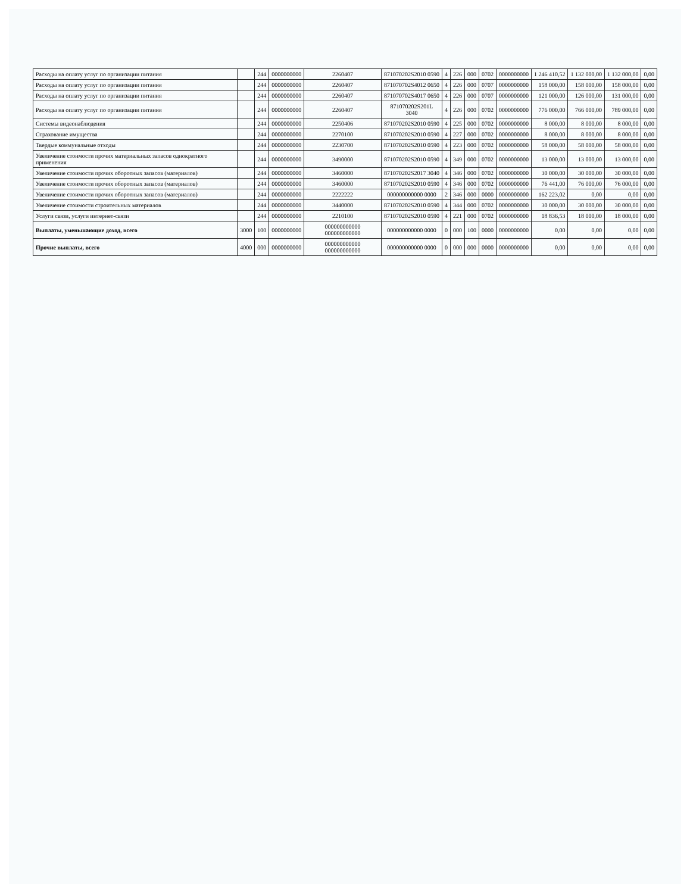| Расходы на оплату услуг по организации питания | | 244 | 0000000000 | 2260407 | 871070202S2010 0590 | 4 | 226 | 000 | 0702 | 0000000000 | 1 246 410,52 | 1 132 000,00 | 1 132 000,00 | 0,00 |
| Расходы на оплату услуг по организации питания | | 244 | 0000000000 | 2260407 | 871070702S4012 0650 | 4 | 226 | 000 | 0707 | 0000000000 | 158 000,00 | 158 000,00 | 158 000,00 | 0,00 |
| Расходы на оплату услуг по организации питания | | 244 | 0000000000 | 2260407 | 871070702S4017 0650 | 4 | 226 | 000 | 0707 | 0000000000 | 121 000,00 | 126 000,00 | 131 000,00 | 0,00 |
| Расходы на оплату услуг по организации питания | | 244 | 0000000000 | 2260407 | 871070202S201L 3040 | 4 | 226 | 000 | 0702 | 0000000000 | 776 000,00 | 766 000,00 | 789 000,00 | 0,00 |
| Системы видеонаблюдения | | 244 | 0000000000 | 2250406 | 871070202S2010 0590 | 4 | 225 | 000 | 0702 | 0000000000 | 8 000,00 | 8 000,00 | 8 000,00 | 0,00 |
| Страхование имущества | | 244 | 0000000000 | 2270100 | 871070202S2010 0590 | 4 | 227 | 000 | 0702 | 0000000000 | 8 000,00 | 8 000,00 | 8 000,00 | 0,00 |
| Твердые коммунальные отходы | | 244 | 0000000000 | 2230700 | 871070202S2010 0590 | 4 | 223 | 000 | 0702 | 0000000000 | 58 000,00 | 58 000,00 | 58 000,00 | 0,00 |
| Увеличение стоимости прочих материальных запасов однократного применения | | 244 | 0000000000 | 3490000 | 871070202S2010 0590 | 4 | 349 | 000 | 0702 | 0000000000 | 13 000,00 | 13 000,00 | 13 000,00 | 0,00 |
| Увеличение стоимости прочих оборотных запасов (материалов) | | 244 | 0000000000 | 3460000 | 871070202S2017 3040 | 4 | 346 | 000 | 0702 | 0000000000 | 30 000,00 | 30 000,00 | 30 000,00 | 0,00 |
| Увеличение стоимости прочих оборотных запасов (материалов) | | 244 | 0000000000 | 3460000 | 871070202S2010 0590 | 4 | 346 | 000 | 0702 | 0000000000 | 76 441,00 | 76 000,00 | 76 000,00 | 0,00 |
| Увеличение стоимости прочих оборотных запасов (материалов) | | 244 | 0000000000 | 2222222 | 000000000000 0000 | 2 | 346 | 000 | 0000 | 0000000000 | 162 223,02 | 0,00 | 0,00 | 0,00 |
| Увеличение стоимости строительных материалов | | 244 | 0000000000 | 3440000 | 871070202S2010 0590 | 4 | 344 | 000 | 0702 | 0000000000 | 30 000,00 | 30 000,00 | 30 000,00 | 0,00 |
| Услуги связи, услуги интернет-связи | | 244 | 0000000000 | 2210100 | 871070202S2010 0590 | 4 | 221 | 000 | 0702 | 0000000000 | 18 836,53 | 18 000,00 | 18 000,00 | 0,00 |
| Выплаты, уменьшающие доход, всего | 3000 | 100 | 0000000000 | 000000000000 000000000000 | 000000000000 0000 | 0 | 000 | 100 | 0000 | 0000000000 | 0,00 | 0,00 | 0,00 | 0,00 |
| Прочие выплаты, всего | 4000 | 000 | 0000000000 | 000000000000 000000000000 | 000000000000 0000 | 0 | 000 | 000 | 0000 | 0000000000 | 0,00 | 0,00 | 0,00 | 0,00 |